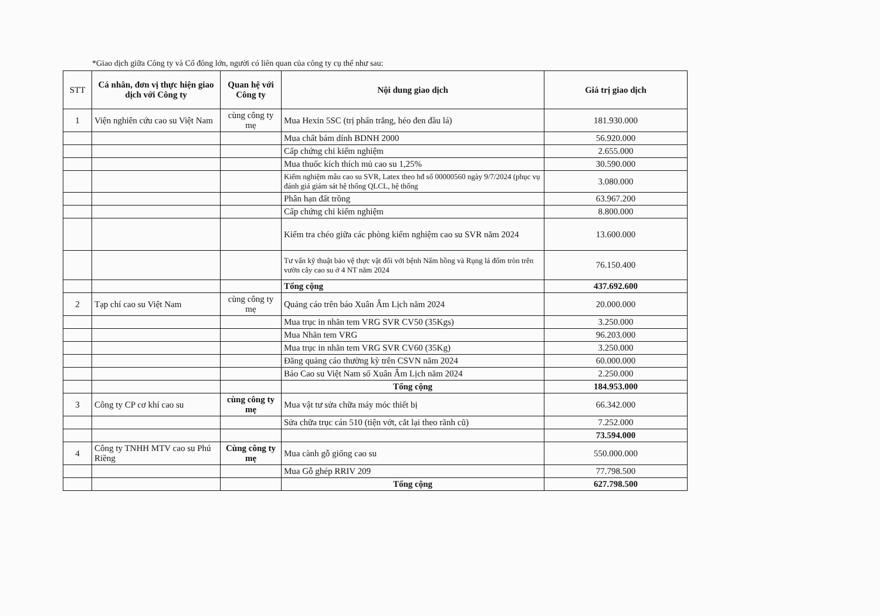*Giao dịch giữa Công ty và Cổ đông lớn, người có liên quan của công ty cụ thể như sau:
| STT | Cá nhân, đơn vị thực hiện giao dịch với Công ty | Quan hệ với Công ty | Nội dung giao dịch | Giá trị giao dịch |
| --- | --- | --- | --- | --- |
| 1 | Viện nghiên cứu cao su Việt Nam | cùng công ty mẹ | Mua Hexin 5SC (trị phấn trắng, héo đen đầu lá) | 181.930.000 |
| | | | Mua chất bám dính BDNH 2000 | 56.920.000 |
| | | | Cấp chứng chỉ kiểm nghiệm | 2.655.000 |
| | | | Mua thuốc kích thích mủ cao su 1,25% | 30.590.000 |
| | | | Kiểm nghiệm mẫu cao su SVR, Latex theo hđ số 00000560 ngày 9/7/2024 (phục vụ đánh giá giám sát hệ thống QLCL, hệ thống | 3.080.000 |
| | | | Phân hạn đất trồng | 63.967.200 |
| | | | Cấp chứng chỉ kiểm nghiệm | 8.800.000 |
| | | | Kiểm tra chéo giữa các phòng kiểm nghiệm cao su SVR năm 2024 | 13.600.000 |
| | | | Tư vấn kỹ thuật bảo vệ thực vật đối với bệnh Nấm hồng và Rụng lá đốm tròn trên vườn cây cao su ở 4 NT năm 2024 | 76.150.400 |
| | | | Tổng cộng | 437.692.600 |
| 2 | Tạp chí cao su Việt Nam | cùng công ty mẹ | Quảng cáo trên báo Xuân Âm Lịch năm 2024 | 20.000.000 |
| | | | Mua trục in nhãn tem VRG SVR CV50 (35Kgs) | 3.250.000 |
| | | | Mua Nhãn tem VRG | 96.203.000 |
| | | | Mua trục in nhãn tem VRG SVR CV60 (35Kg) | 3.250.000 |
| | | | Đăng quảng cáo thường kỳ trên CSVN năm 2024 | 60.000.000 |
| | | | Báo Cao su Việt Nam số Xuân Âm Lịch năm 2024 | 2.250.000 |
| | | | Tổng cộng | 184.953.000 |
| 3 | Công ty CP cơ khí cao su | cùng công ty mẹ | Mua vật tư sửa chữa máy móc thiết bị | 66.342.000 |
| | | | Sửa chữa trục cán 510 (tiện vớt, cắt lại theo rãnh cũ) | 7.252.000 |
| | | | | 73.594.000 |
| 4 | Công ty TNHH MTV cao su Phú Riềng | Cùng công ty mẹ | Mua cành gỗ giống cao su | 550.000.000 |
| | | | Mua Gỗ ghép RRIV 209 | 77.798.500 |
| | | | Tổng cộng | 627.798.500 |